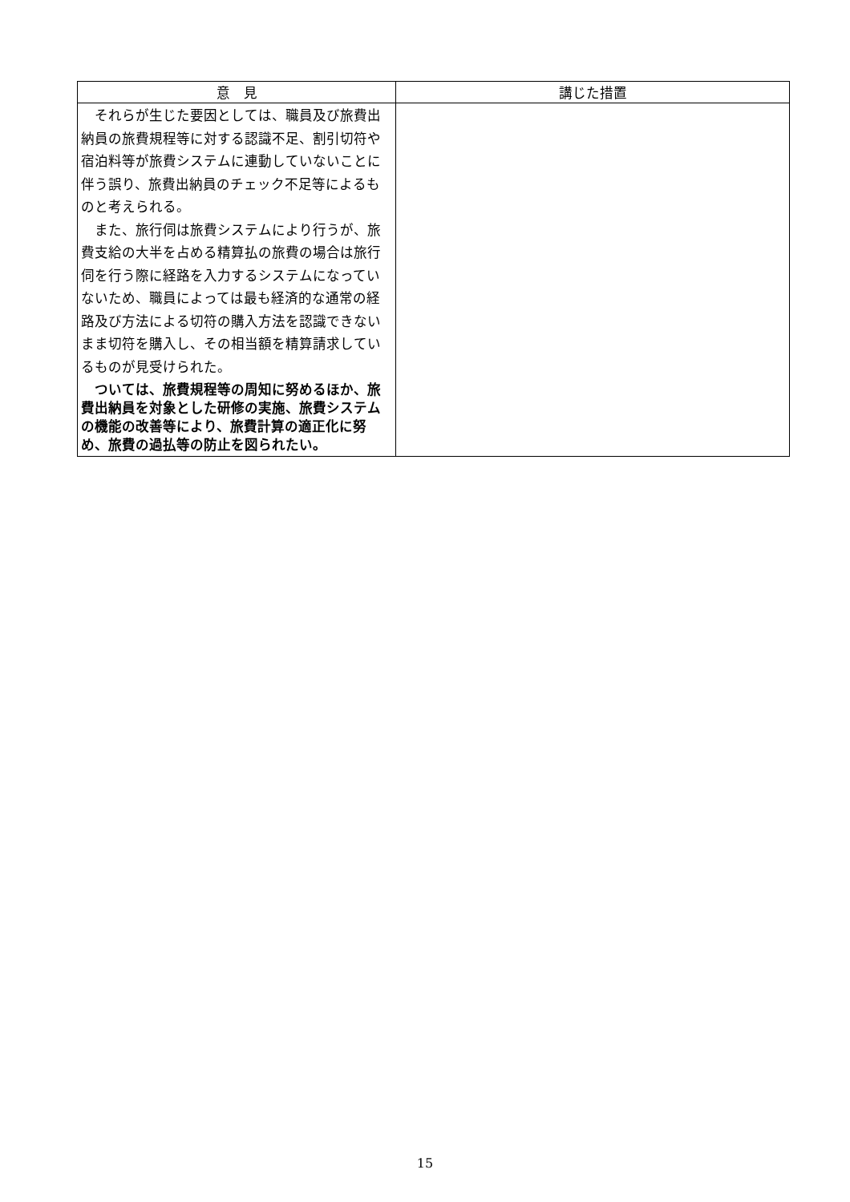| 意 見 | 講じた措置 |
| --- | --- |
| それらが生じた要因としては、職員及び旅費出納員の旅費規程等に対する認識不足、割引切符や宿泊料等が旅費システムに連動していないことに伴う誤り、旅費出納員のチェック不足等によるものと考えられる。 また、旅行伺は旅費システムにより行うが、旅費支給の大半を占める精算払の旅費の場合は旅行伺を行う際に経路を入力するシステムになっていないため、職員によっては最も経済的な通常の経路及び方法による切符の購入方法を認識できないまま切符を購入し、その相当額を精算請求しているものが見受けられた。 ついては、旅費規程等の周知に努めるほか、旅費出納員を対象とした研修の実施、旅費システムの機能の改善等により、旅費計算の適正化に努め、旅費の過払等の防止を図られたい。 | |
15